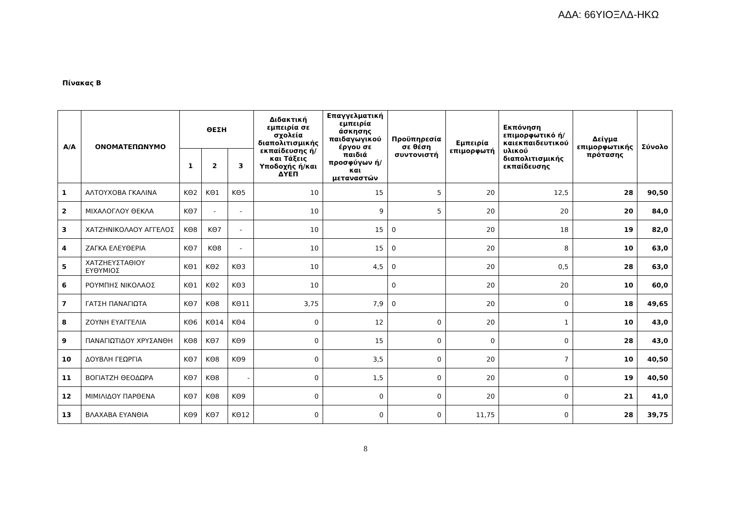ΑΔΑ: 66ΥΙΟΞΛΔ-ΗΚΩ
Πίνακας Β
| Α/Α | ΟΝΟΜΑΤΕΠΩΝΥΜΟ | ΘΕΣΗ | | | Διδακτική εμπειρία σε σχολεία διαπολιτισμικής εκπαίδευσης ή/και Τάξεις Υποδοχής ή/και ΔΥΕΠ | Επαγγελματική εμπειρία άσκησης παιδαγωγικού έργου σε παιδιά προσφύγων ή/και μεταναστών | Προϋπηρεσία σε θέση συντονιστή | Εμπειρία επιμορφωτή | Εκπόνηση επιμορφωτικό ή/καιεκπαιδευτικού υλικού διαπολιτισμικής εκπαίδευσης | Δείγμα επιμορφωτικής πρότασης | Σύνολο |
| --- | --- | --- | --- | --- | --- | --- | --- | --- | --- | --- | --- |
| | | 1 | 2 | 3 | | | | | | | |
| 1 | ΑΛΤΟΥΧΟΒΑ ΓΚΑΛΙΝΑ | ΚΘ2 | ΚΘ1 | ΚΘ5 | 10 | 15 | 5 | 20 | 12,5 | 28 | 90,50 |
| 2 | ΜΙΧΑΛΟΓΛΟΥ ΘΕΚΛΑ | ΚΘ7 | - | - | 10 | 9 | 5 | 20 | 20 | 20 | 84,0 |
| 3 | ΧΑΤΖΗΝΙΚΟΛΑΟΥ ΑΓΓΕΛΟΣ | ΚΘ8 | ΚΘ7 | - | 10 | 15 | 0 | 20 | 18 | 19 | 82,0 |
| 4 | ΖΑΓΚΑ ΕΛΕΥΘΕΡΙΑ | ΚΘ7 | ΚΘ8 | - | 10 | 15 | 0 | 20 | 8 | 10 | 63,0 |
| 5 | ΧΑΤΖΗΕΥΣΤΑΘΙΟΥ ΕΥΘΥΜΙΟΣ | ΚΘ1 | ΚΘ2 | ΚΘ3 | 10 | 4,5 | 0 | 20 | 0,5 | 28 | 63,0 |
| 6 | ΡΟΥΜΠΗΣ ΝΙΚΟΛΑΟΣ | ΚΘ1 | ΚΘ2 | ΚΘ3 | 10 | | 0 | 20 | 20 | 10 | 60,0 |
| 7 | ΓΑΤΣΗ ΠΑΝΑΓΙΩΤΑ | ΚΘ7 | ΚΘ8 | ΚΘ11 | 3,75 | 7,9 | 0 | 20 | 0 | 18 | 49,65 |
| 8 | ΖΟΥΝΗ ΕΥΑΓΓΕΛΙΑ | ΚΘ6 | ΚΘ14 | ΚΘ4 | 0 | 12 | 0 | 20 | 1 | 10 | 43,0 |
| 9 | ΠΑΝΑΓΙΩΤΙΔΟΥ ΧΡΥΣΑΝΘΗ | ΚΘ8 | ΚΘ7 | ΚΘ9 | 0 | 15 | 0 | 0 | 0 | 28 | 43,0 |
| 10 | ΔΟΥΒΛΗ ΓΕΩΡΓΙΑ | ΚΘ7 | ΚΘ8 | ΚΘ9 | 0 | 3,5 | 0 | 20 | 7 | 10 | 40,50 |
| 11 | ΒΟΓΙΑΤΖΗ ΘΕΟΔΩΡΑ | ΚΘ7 | ΚΘ8 | - | 0 | 1,5 | 0 | 20 | 0 | 19 | 40,50 |
| 12 | ΜΙΜΙΛΙΔΟΥ ΠΑΡΘΕΝΑ | ΚΘ7 | ΚΘ8 | ΚΘ9 | 0 | 0 | 0 | 20 | 0 | 21 | 41,0 |
| 13 | ΒΛΑΧΑΒΑ ΕΥΑΝΘΙΑ | ΚΘ9 | ΚΘ7 | ΚΘ12 | 0 | 0 | 0 | 11,75 | 0 | 28 | 39,75 |
8